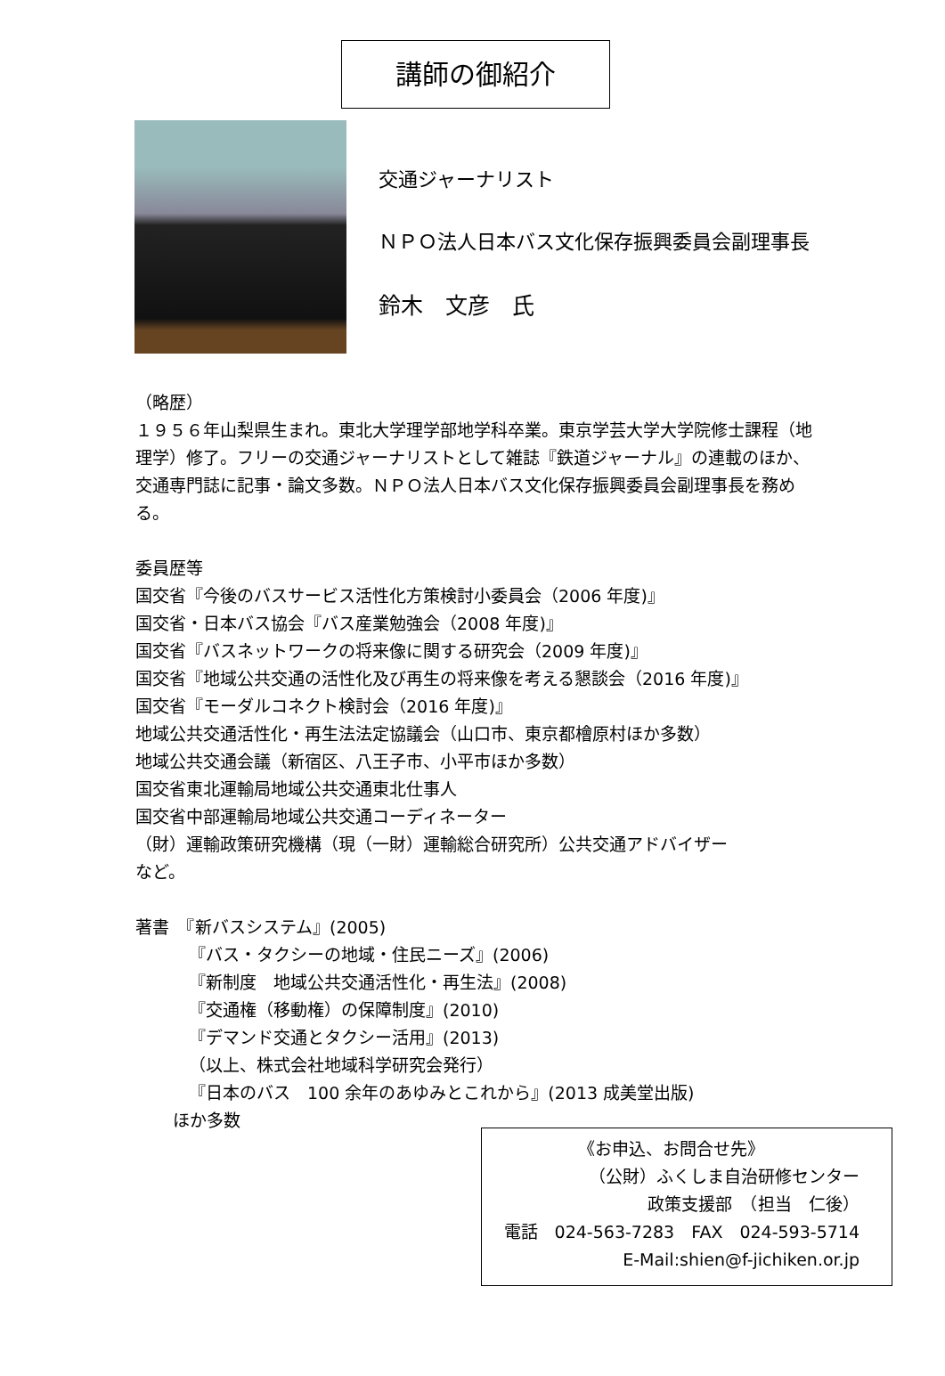講師の御紹介
交通ジャーナリスト
ＮＰＯ法人日本バス文化保存振興委員会副理事長
鈴木　文彦　氏
（略歴）
１９５６年山梨県生まれ。東北大学理学部地学科卒業。東京学芸大学大学院修士課程（地理学）修了。フリーの交通ジャーナリストとして雑誌『鉄道ジャーナル』の連載のほか、交通専門誌に記事・論文多数。ＮＰＯ法人日本バス文化保存振興委員会副理事長を務める。
委員歴等
国交省『今後のバスサービス活性化方策検討小委員会（2006 年度)』
国交省・日本バス協会『バス産業勉強会（2008 年度)』
国交省『バスネットワークの将来像に関する研究会（2009 年度)』
国交省『地域公共交通の活性化及び再生の将来像を考える懇談会（2016 年度)』
国交省『モーダルコネクト検討会（2016 年度)』
地域公共交通活性化・再生法法定協議会（山口市、東京都檜原村ほか多数）
地域公共交通会議（新宿区、八王子市、小平市ほか多数）
国交省東北運輸局地域公共交通東北仕事人
国交省中部運輸局地域公共交通コーディネーター
（財）運輸政策研究機構（現（一財）運輸総合研究所）公共交通アドバイザー
など。
著書　『新バスシステム』(2005)
『バス・タクシーの地域・住民ニーズ』(2006)
『新制度　地域公共交通活性化・再生法』(2008)
『交通権（移動権）の保障制度』(2010)
『デマンド交通とタクシー活用』(2013)
（以上、株式会社地域科学研究会発行）
『日本のバス　100 余年のあゆみとこれから』(2013 成美堂出版)
ほか多数
《お申込、お問合せ先》
（公財）ふくしま自治研修センター
政策支援部　（担当　仁後）
電話　024-563-7283　FAX　024-593-5714
E-Mail:shien@f-jichiken.or.jp